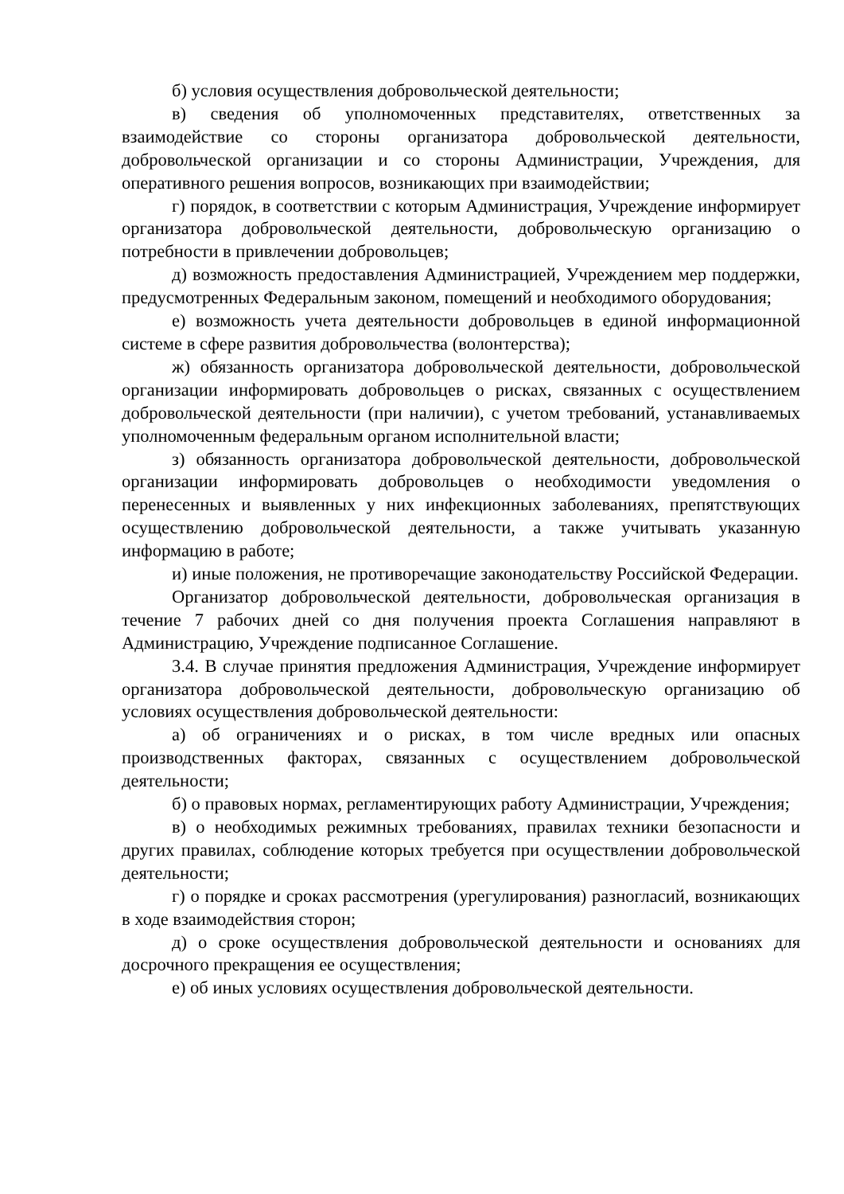б) условия осуществления добровольческой деятельности;
в) сведения об уполномоченных представителях, ответственных за взаимодействие со стороны организатора добровольческой деятельности, добровольческой организации и со стороны Администрации, Учреждения, для оперативного решения вопросов, возникающих при взаимодействии;
г) порядок, в соответствии с которым Администрация, Учреждение информирует организатора добровольческой деятельности, добровольческую организацию о потребности в привлечении добровольцев;
д) возможность предоставления Администрацией, Учреждением мер поддержки, предусмотренных Федеральным законом, помещений и необходимого оборудования;
е) возможность учета деятельности добровольцев в единой информационной системе в сфере развития добровольчества (волонтерства);
ж) обязанность организатора добровольческой деятельности, добровольческой организации информировать добровольцев о рисках, связанных с осуществлением добровольческой деятельности (при наличии), с учетом требований, устанавливаемых уполномоченным федеральным органом исполнительной власти;
з) обязанность организатора добровольческой деятельности, добровольческой организации информировать добровольцев о необходимости уведомления о перенесенных и выявленных у них инфекционных заболеваниях, препятствующих осуществлению добровольческой деятельности, а также учитывать указанную информацию в работе;
и) иные положения, не противоречащие законодательству Российской Федерации.
Организатор добровольческой деятельности, добровольческая организация в течение 7 рабочих дней со дня получения проекта Соглашения направляют в Администрацию, Учреждение подписанное Соглашение.
3.4. В случае принятия предложения Администрация, Учреждение информирует организатора добровольческой деятельности, добровольческую организацию об условиях осуществления добровольческой деятельности:
а) об ограничениях и о рисках, в том числе вредных или опасных производственных факторах, связанных с осуществлением добровольческой деятельности;
б) о правовых нормах, регламентирующих работу Администрации, Учреждения;
в) о необходимых режимных требованиях, правилах техники безопасности и других правилах, соблюдение которых требуется при осуществлении добровольческой деятельности;
г) о порядке и сроках рассмотрения (урегулирования) разногласий, возникающих в ходе взаимодействия сторон;
д) о сроке осуществления добровольческой деятельности и основаниях для досрочного прекращения ее осуществления;
е) об иных условиях осуществления добровольческой деятельности.